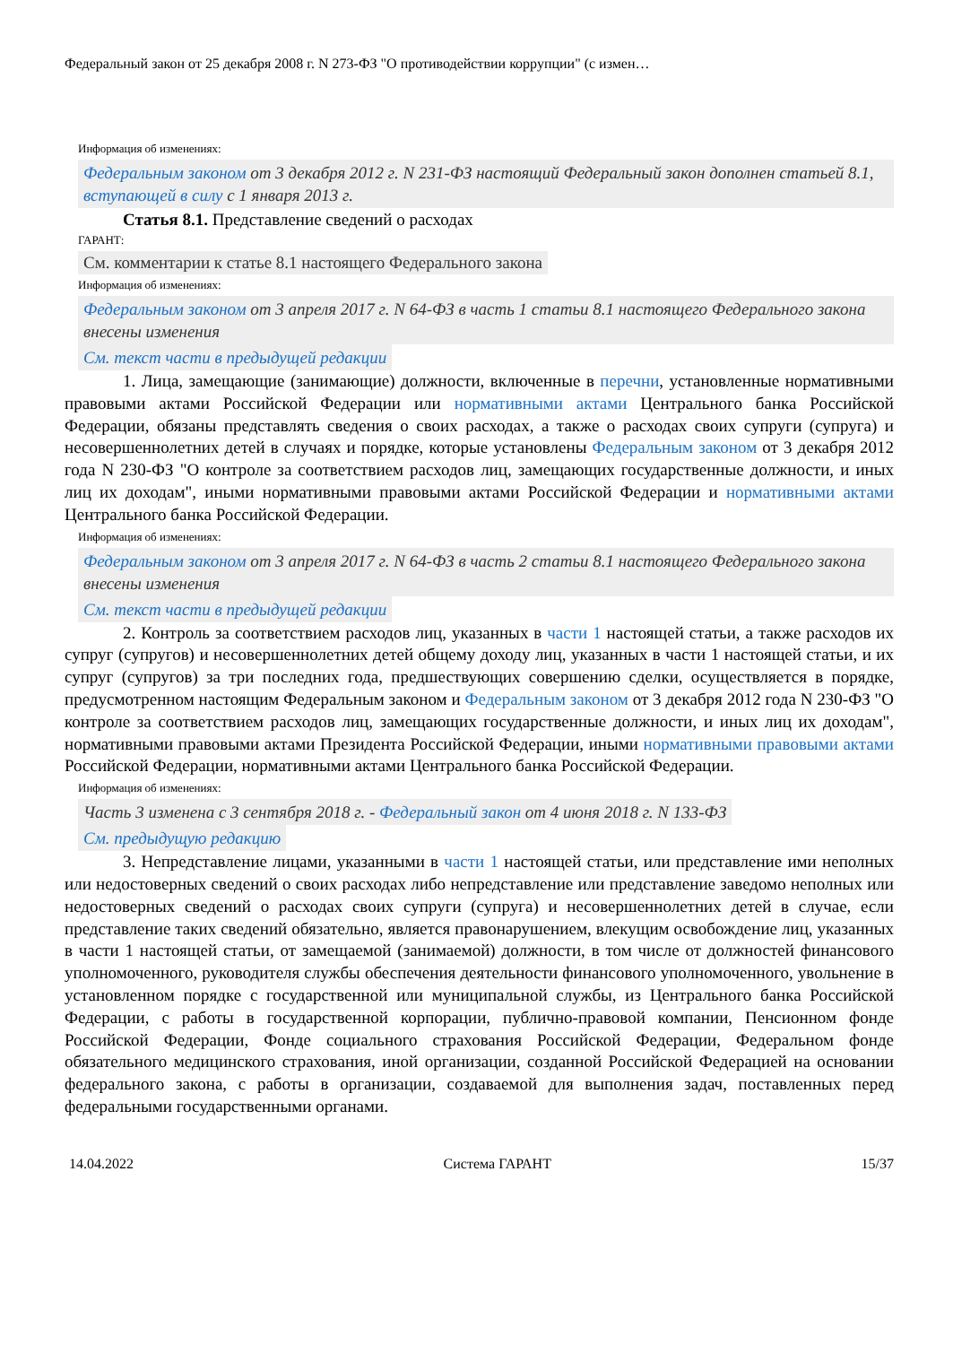Федеральный закон от 25 декабря 2008 г. N 273-ФЗ "О противодействии коррупции" (с измен…
Информация об изменениях:
Федеральным законом от 3 декабря 2012 г. N 231-ФЗ настоящий Федеральный закон дополнен статьей 8.1, вступающей в силу с 1 января 2013 г.
Статья 8.1. Представление сведений о расходах
ГАРАНТ:
См. комментарии к статье 8.1 настоящего Федерального закона
Информация об изменениях:
Федеральным законом от 3 апреля 2017 г. N 64-ФЗ в часть 1 статьи 8.1 настоящего Федерального закона внесены изменения
См. текст части в предыдущей редакции
1. Лица, замещающие (занимающие) должности, включенные в перечни, установленные нормативными правовыми актами Российской Федерации или нормативными актами Центрального банка Российской Федерации, обязаны представлять сведения о своих расходах, а также о расходах своих супруги (супруга) и несовершеннолетних детей в случаях и порядке, которые установлены Федеральным законом от 3 декабря 2012 года N 230-ФЗ "О контроле за соответствием расходов лиц, замещающих государственные должности, и иных лиц их доходам", иными нормативными правовыми актами Российской Федерации и нормативными актами Центрального банка Российской Федерации.
Информация об изменениях:
Федеральным законом от 3 апреля 2017 г. N 64-ФЗ в часть 2 статьи 8.1 настоящего Федерального закона внесены изменения
См. текст части в предыдущей редакции
2. Контроль за соответствием расходов лиц, указанных в части 1 настоящей статьи, а также расходов их супруг (супругов) и несовершеннолетних детей общему доходу лиц, указанных в части 1 настоящей статьи, и их супруг (супругов) за три последних года, предшествующих совершению сделки, осуществляется в порядке, предусмотренном настоящим Федеральным законом и Федеральным законом от 3 декабря 2012 года N 230-ФЗ "О контроле за соответствием расходов лиц, замещающих государственные должности, и иных лиц их доходам", нормативными правовыми актами Президента Российской Федерации, иными нормативными правовыми актами Российской Федерации, нормативными актами Центрального банка Российской Федерации.
Информация об изменениях:
Часть 3 изменена с 3 сентября 2018 г. - Федеральный закон от 4 июня 2018 г. N 133-ФЗ
См. предыдущую редакцию
3. Непредставление лицами, указанными в части 1 настоящей статьи, или представление ими неполных или недостоверных сведений о своих расходах либо непредставление или представление заведомо неполных или недостоверных сведений о расходах своих супруги (супруга) и несовершеннолетних детей в случае, если представление таких сведений обязательно, является правонарушением, влекущим освобождение лиц, указанных в части 1 настоящей статьи, от замещаемой (занимаемой) должности, в том числе от должностей финансового уполномоченного, руководителя службы обеспечения деятельности финансового уполномоченного, увольнение в установленном порядке с государственной или муниципальной службы, из Центрального банка Российской Федерации, с работы в государственной корпорации, публично-правовой компании, Пенсионном фонде Российской Федерации, Фонде социального страхования Российской Федерации, Федеральном фонде обязательного медицинского страхования, иной организации, созданной Российской Федерацией на основании федерального закона, с работы в организации, создаваемой для выполнения задач, поставленных перед федеральными государственными органами.
14.04.2022 Система ГАРАНТ 15/37